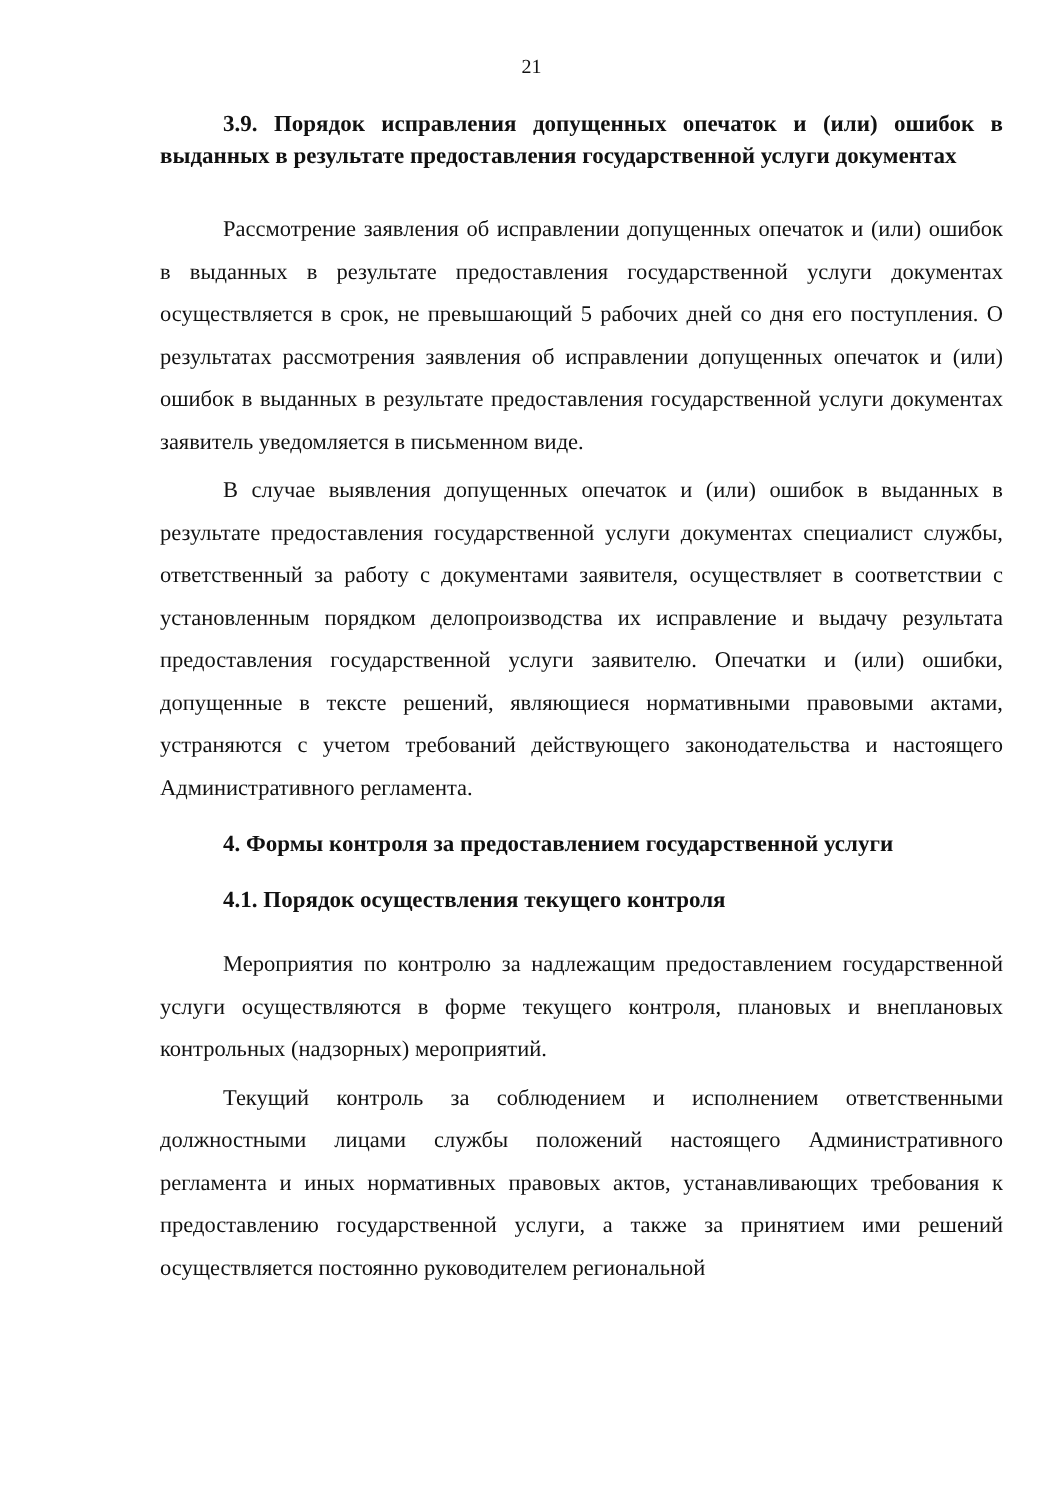21
3.9. Порядок исправления допущенных опечаток и (или) ошибок в выданных в результате предоставления государственной услуги документах
Рассмотрение заявления об исправлении допущенных опечаток и (или) ошибок в выданных в результате предоставления государственной услуги документах осуществляется в срок, не превышающий 5 рабочих дней со дня его поступления. О результатах рассмотрения заявления об исправлении допущенных опечаток и (или) ошибок в выданных в результате предоставления государственной услуги документах заявитель уведомляется в письменном виде.
В случае выявления допущенных опечаток и (или) ошибок в выданных в результате предоставления государственной услуги документах специалист службы, ответственный за работу с документами заявителя, осуществляет в соответствии с установленным порядком делопроизводства их исправление и выдачу результата предоставления государственной услуги заявителю. Опечатки и (или) ошибки, допущенные в тексте решений, являющиеся нормативными правовыми актами, устраняются с учетом требований действующего законодательства и настоящего Административного регламента.
4. Формы контроля за предоставлением государственной услуги
4.1. Порядок осуществления текущего контроля
Мероприятия по контролю за надлежащим предоставлением государственной услуги осуществляются в форме текущего контроля, плановых и внеплановых контрольных (надзорных) мероприятий.
Текущий контроль за соблюдением и исполнением ответственными должностными лицами службы положений настоящего Административного регламента и иных нормативных правовых актов, устанавливающих требования к предоставлению государственной услуги, а также за принятием ими решений осуществляется постоянно руководителем региональной